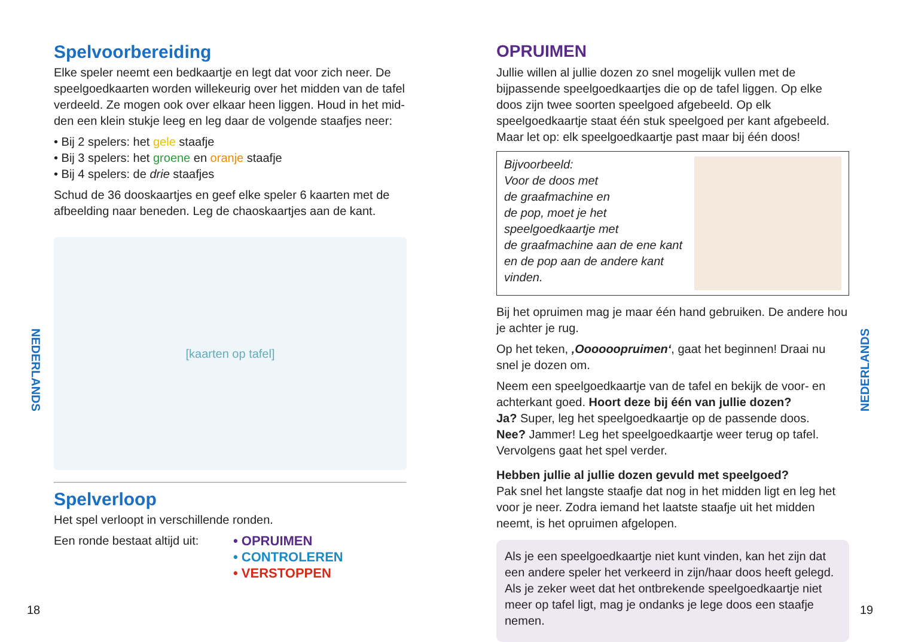Spelvoorbereiding
Elke speler neemt een bedkaartje en legt dat voor zich neer. De speelgoedkaarten worden willekeurig over het midden van de tafel verdeeld. Ze mogen ook over elkaar heen liggen. Houd in het mid- den een klein stukje leeg en leg daar de volgende staafjes neer:
• Bij 2 spelers: het gele staafje
• Bij 3 spelers: het groene en oranje staafje
• Bij 4 spelers: de drie staafjes
Schud de 36 dooskaartjes en geef elke speler 6 kaarten met de afbeelding naar beneden. Leg de chaoskaartjes aan de kant.
[kaarten op tafel]
Spelverloop
Het spel verloopt in verschillende ronden.
Een ronde bestaat altijd uit:
• OPRUIMEN
• CONTROLEREN
• VERSTOPPEN
NEDERLANDS
18
OPRUIMEN
Jullie willen al jullie dozen zo snel mogelijk vullen met de bijpassende speelgoedkaartjes die op de tafel liggen. Op elke doos zijn twee soorten speelgoed afgebeeld. Op elk speelgoedkaartje staat één stuk speelgoed per kant afgebeeld. Maar let op: elk speelgoedkaartje past maar bij één doos!
Bijvoorbeeld:
Voor de doos met
de graafmachine en
de pop, moet je het
speelgoedkaartje met
de graafmachine aan de ene kant
en de pop aan de andere kant vinden.
Bij het opruimen mag je maar één hand gebruiken. De andere hou je achter je rug.
Op het teken, ‚Oooooopruimen‘, gaat het beginnen! Draai nu snel je dozen om.
Neem een speelgoedkaartje van de tafel en bekijk de voor- en achterkant goed. Hoort deze bij één van jullie dozen?
Ja? Super, leg het speelgoedkaartje op de passende doos.
Nee? Jammer! Leg het speelgoedkaartje weer terug op tafel.
Vervolgens gaat het spel verder.
Hebben jullie al jullie dozen gevuld met speelgoed?
Pak snel het langste staafje dat nog in het midden ligt en leg het voor je neer. Zodra iemand het laatste staafje uit het midden neemt, is het opruimen afgelopen.
Als je een speelgoedkaartje niet kunt vinden, kan het zijn dat een andere speler het verkeerd in zijn/haar doos heeft gelegd. Als je zeker weet dat het ontbrekende speelgoedkaartje niet meer op tafel ligt, mag je ondanks je lege doos een staafje nemen.
NEDERLANDS
19